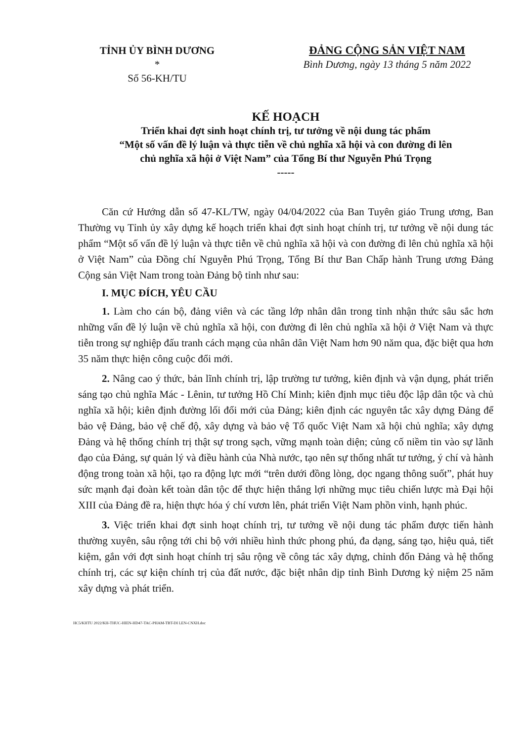TỈNH ỦY BÌNH DƯƠNG
*
Số 56-KH/TU
ĐẢNG CỘNG SẢN VIỆT NAM
Bình Dương, ngày 13 tháng 5 năm 2022
KẾ HOẠCH
Triển khai đợt sinh hoạt chính trị, tư tưởng về nội dung tác phẩm
“Một số vấn đề lý luận và thực tiễn về chủ nghĩa xã hội và con đường đi lên
chủ nghĩa xã hội ở Việt Nam” của Tổng Bí thư Nguyễn Phú Trọng
-----
Căn cứ Hướng dẫn số 47-KL/TW, ngày 04/04/2022 của Ban Tuyên giáo Trung ương, Ban Thường vụ Tỉnh ủy xây dựng kế hoạch triển khai đợt sinh hoạt chính trị, tư tưởng về nội dung tác phẩm “Một số vấn đề lý luận và thực tiễn về chủ nghĩa xã hội và con đường đi lên chủ nghĩa xã hội ở Việt Nam” của Đồng chí Nguyễn Phú Trọng, Tổng Bí thư Ban Chấp hành Trung ương Đảng Cộng sản Việt Nam trong toàn Đảng bộ tỉnh như sau:
I. MỤC ĐÍCH, YÊU CẦU
1. Làm cho cán bộ, đảng viên và các tầng lớp nhân dân trong tỉnh nhận thức sâu sắc hơn những vấn đề lý luận về chủ nghĩa xã hội, con đường đi lên chủ nghĩa xã hội ở Việt Nam và thực tiễn trong sự nghiệp đấu tranh cách mạng của nhân dân Việt Nam hơn 90 năm qua, đặc biệt qua hơn 35 năm thực hiện công cuộc đổi mới.
2. Nâng cao ý thức, bản lĩnh chính trị, lập trường tư tưởng, kiên định và vận dụng, phát triển sáng tạo chủ nghĩa Mác - Lênin, tư tưởng Hồ Chí Minh; kiên định mục tiêu độc lập dân tộc và chủ nghĩa xã hội; kiên định đường lối đổi mới của Đảng; kiên định các nguyên tắc xây dựng Đảng để bảo vệ Đảng, bảo vệ chế độ, xây dựng và bảo vệ Tổ quốc Việt Nam xã hội chủ nghĩa; xây dựng Đảng và hệ thống chính trị thật sự trong sạch, vững mạnh toàn diện; củng cố niềm tin vào sự lãnh đạo của Đảng, sự quản lý và điều hành của Nhà nước, tạo nên sự thống nhất tư tưởng, ý chí và hành động trong toàn xã hội, tạo ra động lực mới “trên dưới đồng lòng, dọc ngang thông suốt”, phát huy sức mạnh đại đoàn kết toàn dân tộc để thực hiện thắng lợi những mục tiêu chiến lược mà Đại hội XIII của Đảng đề ra, hiện thực hóa ý chí vươn lên, phát triển Việt Nam phồn vinh, hạnh phúc.
3. Việc triển khai đợt sinh hoạt chính trị, tư tưởng về nội dung tác phẩm được tiến hành thường xuyên, sâu rộng tới chi bộ với nhiều hình thức phong phú, đa dạng, sáng tạo, hiệu quả, tiết kiệm, gắn với đợt sinh hoạt chính trị sâu rộng về công tác xây dựng, chỉnh đốn Đảng và hệ thống chính trị, các sự kiện chính trị của đất nước, đặc biệt nhân dịp tỉnh Bình Dương kỷ niệm 25 năm xây dựng và phát triển.
HC5/KHTU 2022/KH-THUC-HIEN-HD47-TAC-PHAM-TBT-DI LEN-CNXH.doc